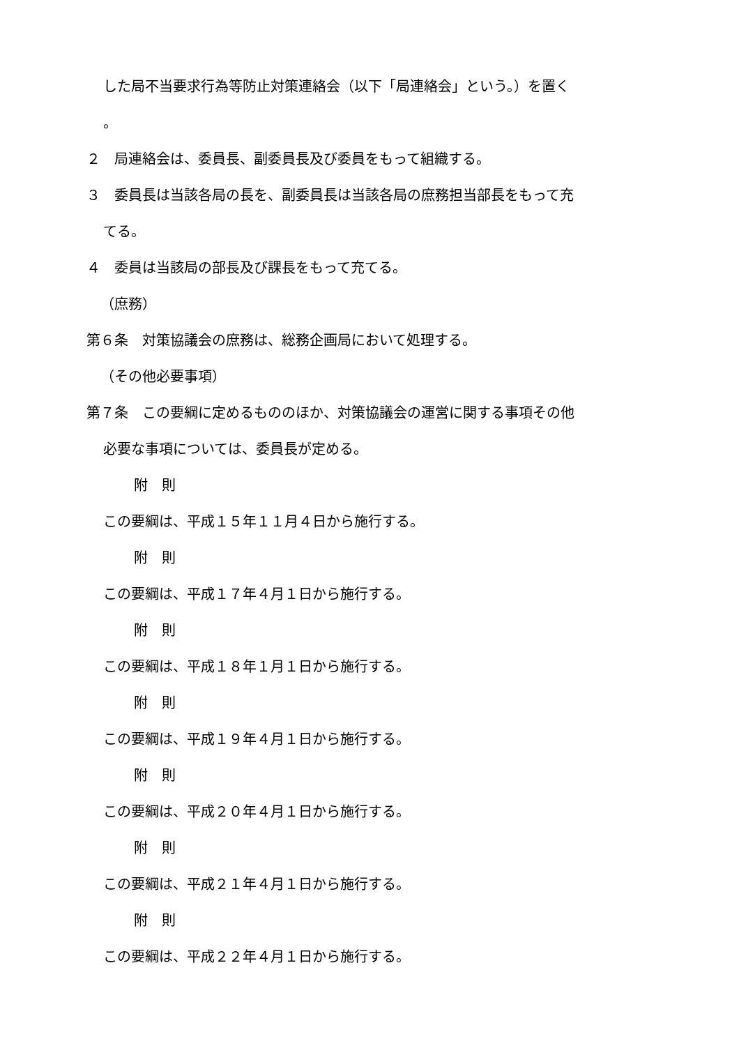した局不当要求行為等防止対策連絡会（以下「局連絡会」という。）を置く
。
２　局連絡会は、委員長、副委員長及び委員をもって組織する。
３　委員長は当該各局の長を、副委員長は当該各局の庶務担当部長をもって充
てる。
４　委員は当該局の部長及び課長をもって充てる。
（庶務）
第６条　対策協議会の庶務は、総務企画局において処理する。
（その他必要事項）
第７条　この要綱に定めるもののほか、対策協議会の運営に関する事項その他
必要な事項については、委員長が定める。
附　則
この要綱は、平成１５年１１月４日から施行する。
附　則
この要綱は、平成１７年４月１日から施行する。
附　則
この要綱は、平成１８年１月１日から施行する。
附　則
この要綱は、平成１９年４月１日から施行する。
附　則
この要綱は、平成２０年４月１日から施行する。
附　則
この要綱は、平成２１年４月１日から施行する。
附　則
この要綱は、平成２２年４月１日から施行する。